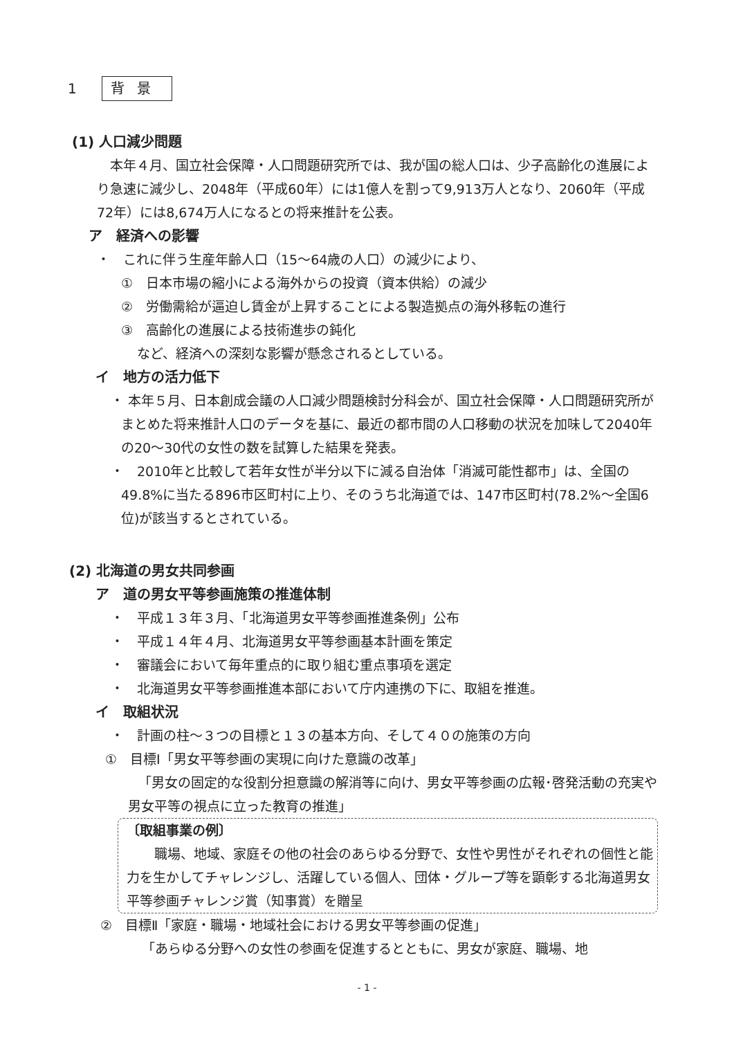1 背景
(1) 人口減少問題
　本年４月、国立社会保障・人口問題研究所では、我が国の総人口は、少子高齢化の進展により急速に減少し、2048年（平成60年）には1億人を割って9,913万人となり、2060年（平成72年）には8,674万人になるとの将来推計を公表。
ア　経済への影響
・　これに伴う生産年齢人口（15～64歳の人口）の減少により、
①　日本市場の縮小による海外からの投資（資本供給）の減少
②　労働需給が逼迫し賃金が上昇することによる製造拠点の海外移転の進行
③　高齢化の進展による技術進歩の鈍化
など、経済への深刻な影響が懸念されるとしている。
イ　地方の活力低下
・ 本年５月、日本創成会議の人口減少問題検討分科会が、国立社会保障・人口問題研究所がまとめた将来推計人口のデータを基に、最近の都市間の人口移動の状況を加味して2040年の20～30代の女性の数を試算した結果を発表。
・　2010年と比較して若年女性が半分以下に減る自治体「消滅可能性都市」は、全国の49.8%に当たる896市区町村に上り、そのうち北海道では、147市区町村(78.2%～全国6位)が該当するとされている。
(2) 北海道の男女共同参画
ア　道の男女平等参画施策の推進体制
・　平成１３年３月、「北海道男女平等参画推進条例」公布
・　平成１４年４月、北海道男女平等参画基本計画を策定
・　審議会において毎年重点的に取り組む重点事項を選定
・　北海道男女平等参画推進本部において庁内連携の下に、取組を推進。
イ　取組状況
・　計画の柱～３つの目標と１３の基本方向、そして４０の施策の方向
①　目標Ⅰ「男女平等参画の実現に向けた意識の改革」
「男女の固定的な役割分担意識の解消等に向け、男女平等参画の広報･啓発活動の充実や男女平等の視点に立った教育の推進」
〔取組事業の例〕
職場、地域、家庭その他の社会のあらゆる分野で、女性や男性がそれぞれの個性と能力を生かしてチャレンジし、活躍している個人、団体・グループ等を顕彰する北海道男女平等参画チャレンジ賞（知事賞）を贈呈
②　目標Ⅱ「家庭・職場・地域社会における男女平等参画の促進」
「あらゆる分野への女性の参画を促進するとともに、男女が家庭、職場、地
- 1 -